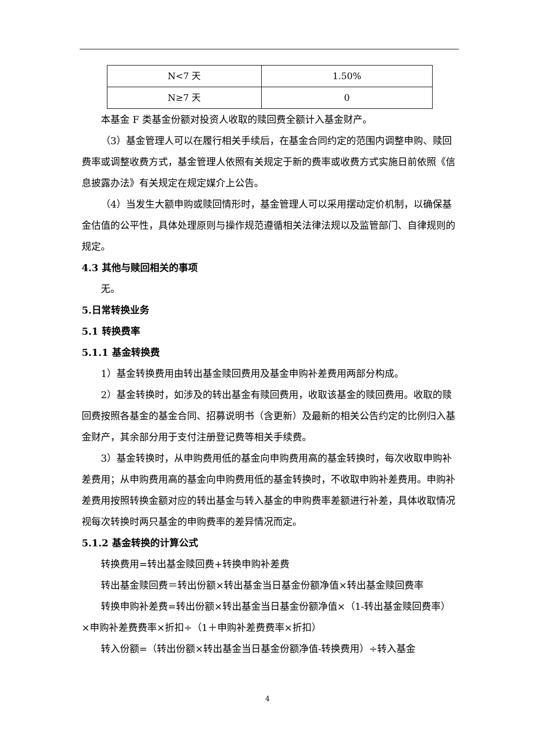| N<7 天 | 1.50% |
| N≥7 天 | 0 |
本基金 F 类基金份额对投资人收取的赎回费全额计入基金财产。
（3）基金管理人可以在履行相关手续后，在基金合同约定的范围内调整申购、赎回费率或调整收费方式，基金管理人依照有关规定于新的费率或收费方式实施日前依照《信息披露办法》有关规定在规定媒介上公告。
（4）当发生大额申购或赎回情形时，基金管理人可以采用摆动定价机制，以确保基金估值的公平性，具体处理原则与操作规范遵循相关法律法规以及监管部门、自律规则的规定。
4.3 其他与赎回相关的事项
无。
5.日常转换业务
5.1 转换费率
5.1.1 基金转换费
1）基金转换费用由转出基金赎回费用及基金申购补差费用两部分构成。
2）基金转换时，如涉及的转出基金有赎回费用，收取该基金的赎回费用。收取的赎回费按照各基金的基金合同、招募说明书（含更新）及最新的相关公告约定的比例归入基金财产，其余部分用于支付注册登记费等相关手续费。
3）基金转换时，从申购费用低的基金向申购费用高的基金转换时，每次收取申购补差费用；从申购费用高的基金向申购费用低的基金转换时，不收取申购补差费用。申购补差费用按照转换金额对应的转出基金与转入基金的申购费率差额进行补差，具体收取情况视每次转换时两只基金的申购费率的差异情况而定。
5.1.2 基金转换的计算公式
转换费用=转出基金赎回费+转换申购补差费
转出基金赎回费＝转出份额×转出基金当日基金份额净值×转出基金赎回费率
转换申购补差费=转出份额×转出基金当日基金份额净值×（1-转出基金赎回费率）×申购补差费费率×折扣÷（1＋申购补差费费率×折扣）
转入份额=（转出份额×转出基金当日基金份额净值-转换费用）÷转入基金
4